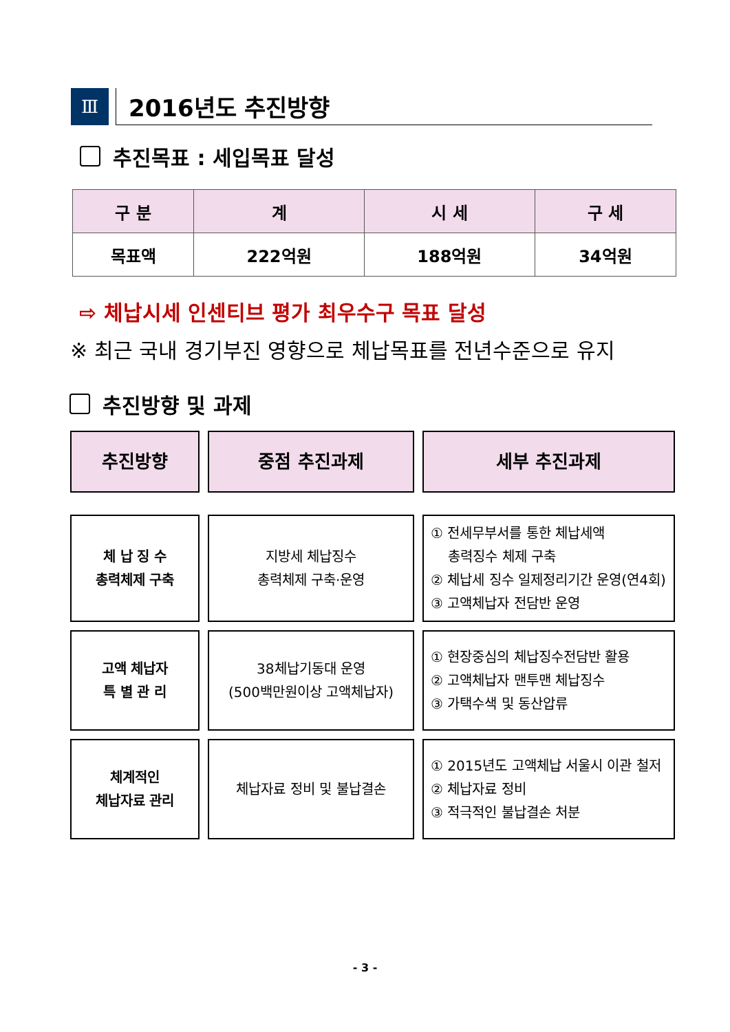Ⅲ
2016년도 추진방향
추진목표 : 세입목표 달성
| 구 분 | 계 | 시 세 | 구 세 |
| --- | --- | --- | --- |
| 목표액 | 222억원 | 188억원 | 34억원 |
⇨ 체납시세 인센티브 평가 최우수구 목표 달성
※ 최근 국내 경기부진 영향으로 체납목표를 전년수준으로 유지
추진방향 및 과제
추진방향
중점 추진과제
세부 추진과제
체 납 징 수
총력체제 구축
지방세 체납징수
총력체제 구축·운영
① 전세무부서를 통한 체납세액
총력징수 체제 구축
② 체납세 징수 일제정리기간 운영(연4회)
③ 고액체납자 전담반 운영
고액 체납자
특 별 관 리
38체납기동대 운영
(500백만원이상 고액체납자)
① 현장중심의 체납징수전담반 활용
② 고액체납자 맨투맨 체납징수
③ 가택수색 및 동산압류
체계적인
체납자료 관리
체납자료 정비 및 불납결손
① 2015년도 고액체납 서울시 이관 철저
② 체납자료 정비
③ 적극적인 불납결손 처분
- 3 -